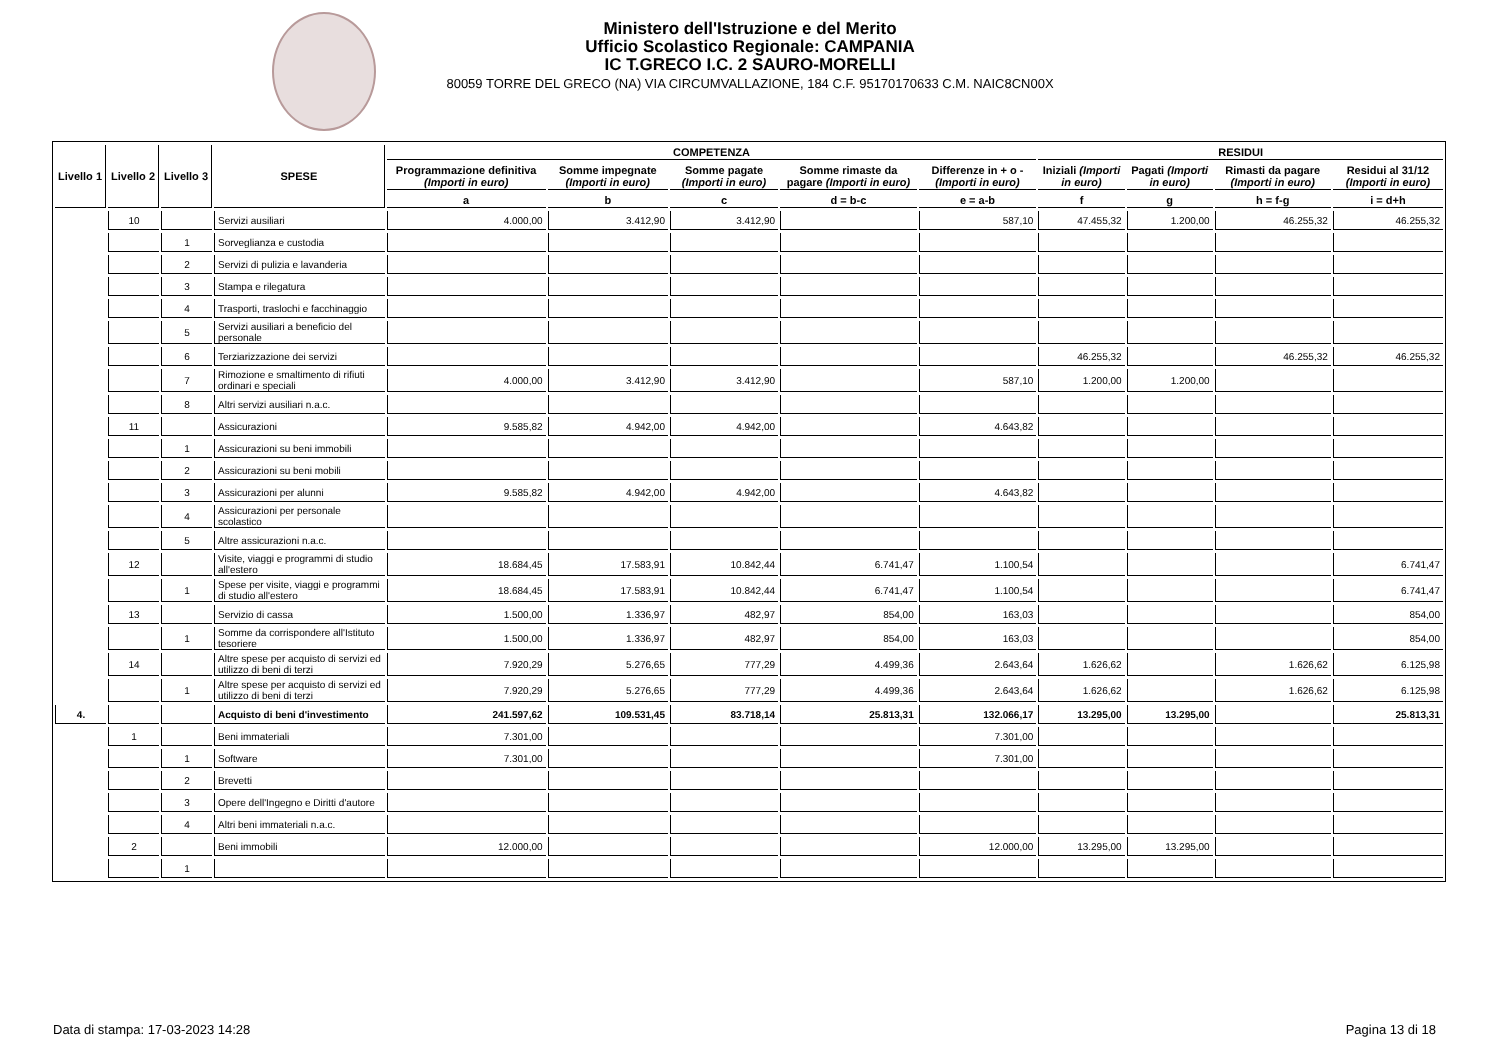Ministero dell'Istruzione e del Merito
Ufficio Scolastico Regionale: CAMPANIA
IC T.GRECO I.C. 2 SAURO-MORELLI
80059 TORRE DEL GRECO (NA) VIA CIRCUMVALLAZIONE, 184 C.F. 95170170633 C.M. NAIC8CN00X
| Livello 1 | Livello 2 | Livello 3 | SPESE | COMPETENZA | | | | | RESIDUI | | | |
| --- | --- | --- | --- | --- | --- | --- | --- | --- | --- | --- | --- | --- |
| | | | | Programmazione definitiva (Importi in euro) | Somme impegnate (Importi in euro) | Somme pagate (Importi in euro) | Somme rimaste da pagare (Importi in euro) | Differenze in + o - (Importi in euro) | Iniziali (Importi in euro) | Pagati (Importi in euro) | Rimasti da pagare (Importi in euro) | Residui al 31/12 (Importi in euro) |
| | | | | a | b | c | d = b-c | e = a-b | f | g | h = f-g | i = d+h |
| | 10 | | Servizi ausiliari | 4.000,00 | 3.412,90 | 3.412,90 | | 587,10 | 47.455,32 | 1.200,00 | 46.255,32 | 46.255,32 |
| | | 1 | Sorveglianza e custodia | | | | | | | | | |
| | | 2 | Servizi di pulizia e lavanderia | | | | | | | | | |
| | | 3 | Stampa e rilegatura | | | | | | | | | |
| | | 4 | Trasporti, traslochi e facchinaggio | | | | | | | | | |
| | | 5 | Servizi ausiliari a beneficio del personale | | | | | | | | | |
| | | 6 | Terziarizzazione dei servizi | | | | | | 46.255,32 | | 46.255,32 | 46.255,32 |
| | | 7 | Rimozione e smaltimento di rifiuti ordinari e speciali | 4.000,00 | 3.412,90 | 3.412,90 | | 587,10 | 1.200,00 | 1.200,00 | | |
| | | 8 | Altri servizi ausiliari n.a.c. | | | | | | | | | |
| | 11 | | Assicurazioni | 9.585,82 | 4.942,00 | 4.942,00 | | 4.643,82 | | | | |
| | | 1 | Assicurazioni su beni immobili | | | | | | | | | |
| | | 2 | Assicurazioni su beni mobili | | | | | | | | | |
| | | 3 | Assicurazioni per alunni | 9.585,82 | 4.942,00 | 4.942,00 | | 4.643,82 | | | | |
| | | 4 | Assicurazioni per personale scolastico | | | | | | | | | |
| | | 5 | Altre assicurazioni n.a.c. | | | | | | | | | |
| | 12 | | Visite, viaggi e programmi di studio all'estero | 18.684,45 | 17.583,91 | 10.842,44 | 6.741,47 | 1.100,54 | | | | 6.741,47 |
| | | 1 | Spese per visite, viaggi e programmi di studio all'estero | 18.684,45 | 17.583,91 | 10.842,44 | 6.741,47 | 1.100,54 | | | | 6.741,47 |
| | 13 | | Servizio di cassa | 1.500,00 | 1.336,97 | 482,97 | 854,00 | 163,03 | | | | 854,00 |
| | | 1 | Somme da corrispondere all'Istituto tesoriere | 1.500,00 | 1.336,97 | 482,97 | 854,00 | 163,03 | | | | 854,00 |
| | 14 | | Altre spese per acquisto di servizi ed utilizzo di beni di terzi | 7.920,29 | 5.276,65 | 777,29 | 4.499,36 | 2.643,64 | 1.626,62 | | 1.626,62 | 6.125,98 |
| | | 1 | Altre spese per acquisto di servizi ed utilizzo di beni di terzi | 7.920,29 | 5.276,65 | 777,29 | 4.499,36 | 2.643,64 | 1.626,62 | | 1.626,62 | 6.125,98 |
| 4. | | | Acquisto di beni d'investimento | 241.597,62 | 109.531,45 | 83.718,14 | 25.813,31 | 132.066,17 | 13.295,00 | 13.295,00 | | 25.813,31 |
| | 1 | | Beni immateriali | 7.301,00 | | | | 7.301,00 | | | | |
| | | 1 | Software | 7.301,00 | | | | 7.301,00 | | | | |
| | | 2 | Brevetti | | | | | | | | | |
| | | 3 | Opere dell'Ingegno e Diritti d'autore | | | | | | | | | |
| | | 4 | Altri beni immateriali n.a.c. | | | | | | | | | |
| | 2 | | Beni immobili | 12.000,00 | | | | 12.000,00 | 13.295,00 | 13.295,00 | | |
| | | 1 | | | | | | | | | | |
Data di stampa: 17-03-2023 14:28
Pagina 13 di 18